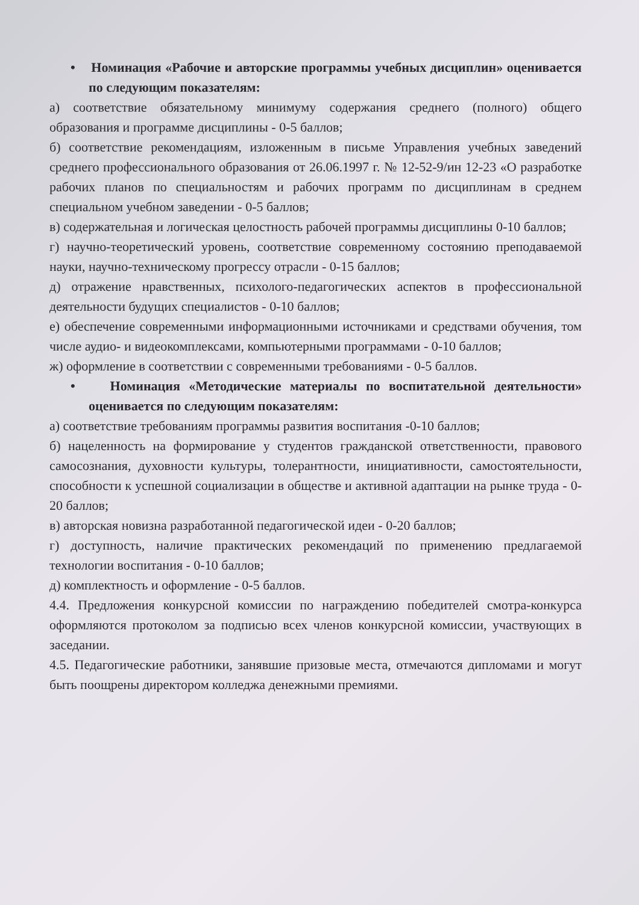• Номинация «Рабочие и авторские программы учебных дисциплин» оценивается по следующим показателям:
а) соответствие обязательному минимуму содержания среднего (полного) общего образования и программе дисциплины - 0-5 баллов;
б) соответствие рекомендациям, изложенным в письме Управления учебных заведений среднего профессионального образования от 26.06.1997 г. № 12-52-9/ин 12-23 «О разработке рабочих планов по специальностям и рабочих программ по дисциплинам в среднем специальном учебном заведении - 0-5 баллов;
в) содержательная и логическая целостность рабочей программы дисциплины 0-10 баллов;
г) научно-теоретический уровень, соответствие современному состоянию преподаваемой науки, научно-техническому прогрессу отрасли - 0-15 баллов;
д) отражение нравственных, психолого-педагогических аспектов в профессиональной деятельности будущих специалистов - 0-10 баллов;
е) обеспечение современными информационными источниками и средствами обучения, том числе аудио- и видеокомплексами, компьютерными программами - 0-10 баллов;
ж) оформление в соответствии с современными требованиями - 0-5 баллов.
• Номинация «Методические материалы по воспитательной деятельности» оценивается по следующим показателям:
а) соответствие требованиям программы развития воспитания -0-10 баллов;
б) нацеленность на формирование у студентов гражданской ответственности, правового самосознания, духовности культуры, толерантности, инициативности, самостоятельности, способности к успешной социализации в обществе и активной адаптации на рынке труда - 0-20 баллов;
в) авторская новизна разработанной педагогической идеи - 0-20 баллов;
г) доступность, наличие практических рекомендаций по применению предлагаемой технологии воспитания - 0-10 баллов;
д) комплектность и оформление - 0-5 баллов.
4.4. Предложения конкурсной комиссии по награждению победителей смотра-конкурса оформляются протоколом за подписью всех членов конкурсной комиссии, участвующих в заседании.
4.5. Педагогические работники, занявшие призовые места, отмечаются дипломами и могут быть поощрены директором колледжа денежными премиями.